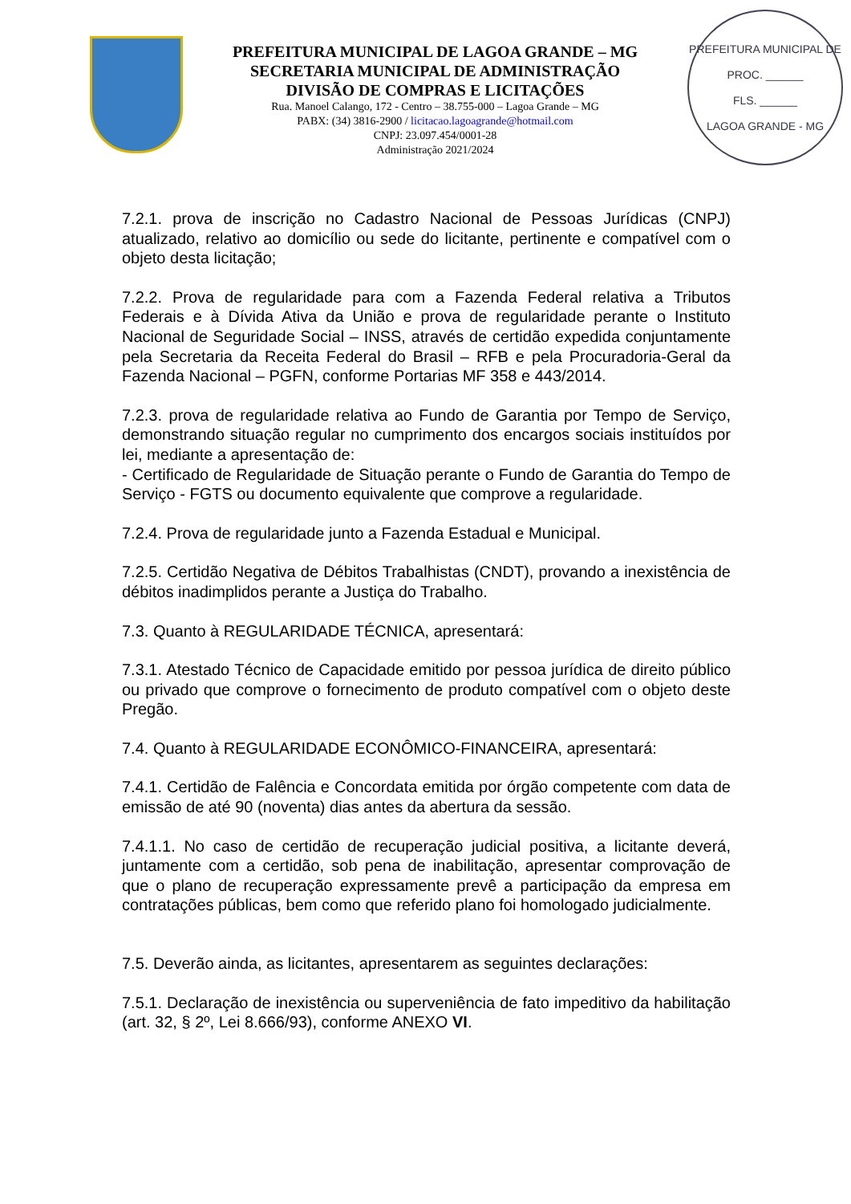PREFEITURA MUNICIPAL DE LAGOA GRANDE – MG
SECRETARIA MUNICIPAL DE ADMINISTRAÇÃO
DIVISÃO DE COMPRAS E LICITAÇÕES
Rua. Manoel Calango, 172 - Centro – 38.755-000 – Lagoa Grande – MG
PABX: (34) 3816-2900 / licitacao.lagoagrande@hotmail.com
CNPJ: 23.097.454/0001-28
Administração 2021/2024
PREFEITURA MUNICIPAL DE
PROC. ______
FLS. ______
LAGOA GRANDE - MG
7.2.1. prova de inscrição no Cadastro Nacional de Pessoas Jurídicas (CNPJ) atualizado, relativo ao domicílio ou sede do licitante, pertinente e compatível com o objeto desta licitação;
7.2.2. Prova de regularidade para com a Fazenda Federal relativa a Tributos Federais e à Dívida Ativa da União e prova de regularidade perante o Instituto Nacional de Seguridade Social – INSS, através de certidão expedida conjuntamente pela Secretaria da Receita Federal do Brasil – RFB e pela Procuradoria-Geral da Fazenda Nacional – PGFN, conforme Portarias MF 358 e 443/2014.
7.2.3. prova de regularidade relativa ao Fundo de Garantia por Tempo de Serviço, demonstrando situação regular no cumprimento dos encargos sociais instituídos por lei, mediante a apresentação de:
- Certificado de Regularidade de Situação perante o Fundo de Garantia do Tempo de Serviço - FGTS ou documento equivalente que comprove a regularidade.
7.2.4. Prova de regularidade junto a Fazenda Estadual e Municipal.
7.2.5. Certidão Negativa de Débitos Trabalhistas (CNDT), provando a inexistência de débitos inadimplidos perante a Justiça do Trabalho.
7.3. Quanto à REGULARIDADE TÉCNICA, apresentará:
7.3.1. Atestado Técnico de Capacidade emitido por pessoa jurídica de direito público ou privado que comprove o fornecimento de produto compatível com o objeto deste Pregão.
7.4. Quanto à REGULARIDADE ECONÔMICO-FINANCEIRA, apresentará:
7.4.1. Certidão de Falência e Concordata emitida por órgão competente com data de emissão de até 90 (noventa) dias antes da abertura da sessão.
7.4.1.1. No caso de certidão de recuperação judicial positiva, a licitante deverá, juntamente com a certidão, sob pena de inabilitação, apresentar comprovação de que o plano de recuperação expressamente prevê a participação da empresa em contratações públicas, bem como que referido plano foi homologado judicialmente.
7.5. Deverão ainda, as licitantes, apresentarem as seguintes declarações:
7.5.1. Declaração de inexistência ou superveniência de fato impeditivo da habilitação (art. 32, § 2º, Lei 8.666/93), conforme ANEXO VI.